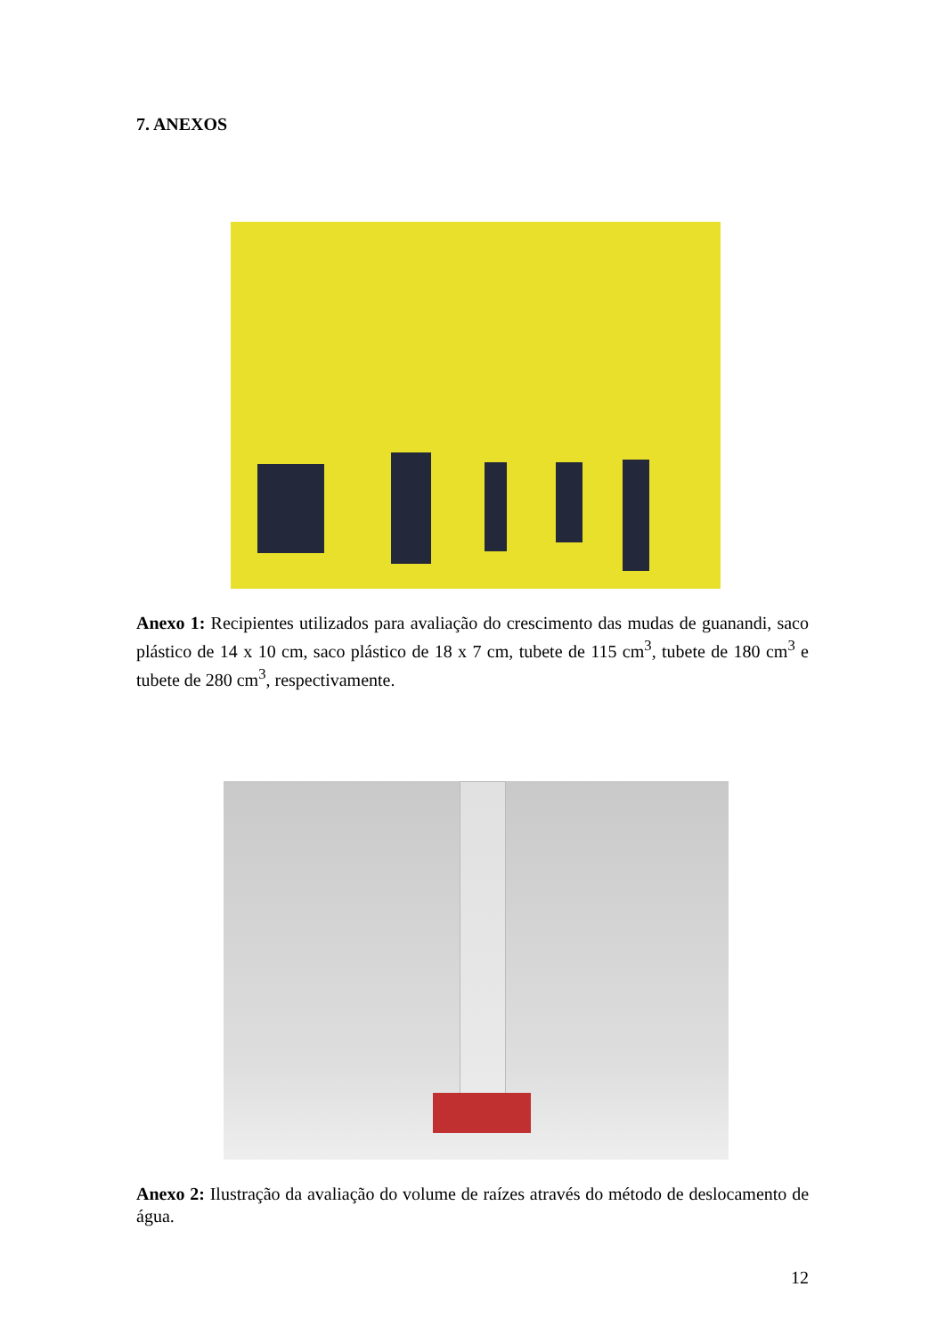7. ANEXOS
Anexo 1: Recipientes utilizados para avaliação do crescimento das mudas de guanandi, saco plástico de 14 x 10 cm, saco plástico de 18 x 7 cm, tubete de 115 cm<sup>3</sup>, tubete de 180 cm<sup>3</sup> e tubete de 280 cm<sup>3</sup>, respectivamente.
Anexo 2: Ilustração da avaliação do volume de raízes através do método de deslocamento de água.
12